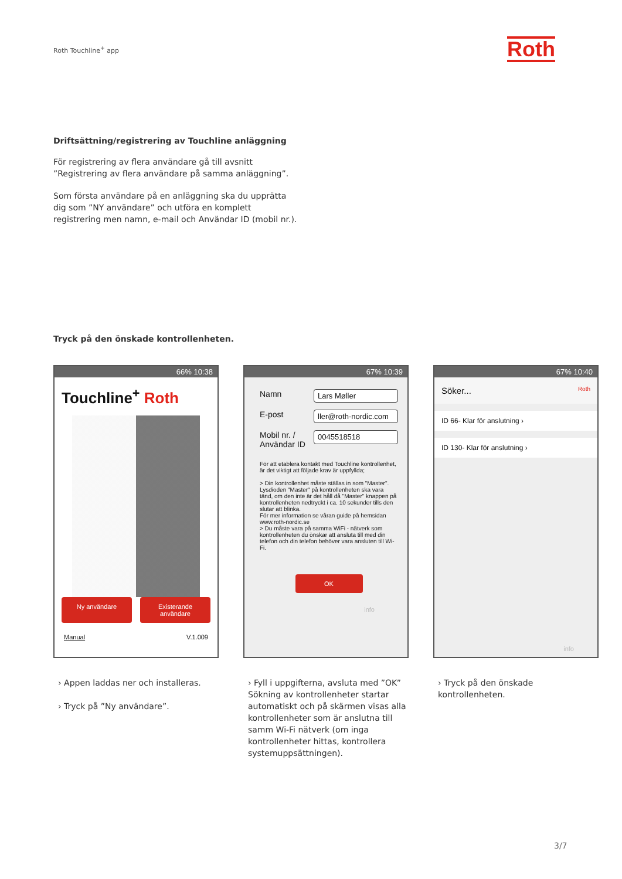Roth Touchline<sup>+</sup> app Roth
Driftsättning/registrering av Touchline anläggning
För registrering av flera användare gå till avsnitt ”Registrering av flera användare på samma anläggning”.
Som första användare på en anläggning ska du upprätta dig som ”NY användare” och utföra en komplett registrering men namn, e-mail och Användar ID (mobil nr.).
Tryck på den önskade kontrollenheten.
66% 10:38
Touchline<sup>+</sup> Roth
Ny användare Existerande användare
Manual V.1.009
67% 10:39
Namn Lars Møller
E-post ller@roth-nordic.com
Mobil nr. /
Användar ID 0045518518
För att etablera kontakt med Touchline kontrollenhet, är det viktigt att följade krav är uppfyllda;
> Din kontrollenhet måste ställas in som "Master". Lysdioden "Master" på kontrollenheten ska vara tänd, om den inte är det håll då "Master" knappen på kontrollenheten nedtryckt i ca. 10 sekunder tills den slutar att blinka.
För mer information se våran guide på hemsidan www.roth-nordic.se
> Du måste vara på samma WiFi - nätverk som kontrollenheten du önskar att ansluta till med din telefon och din telefon behöver vara ansluten till Wi-Fi.
OK
info
67% 10:40
Söker... Roth
ID 66- Klar för anslutning ›
ID 130- Klar för anslutning ›
info
› Appen laddas ner och installeras.
› Tryck på ”Ny användare”.
› Fyll i uppgifterna, avsluta med ”OK” Sök­ning av kontrollenheter startar automatiskt och på skärmen visas alla kontrollenheter som är anslutna till samm Wi-Fi nätverk (om inga kontrollenheter hittas, kontrollera systemuppsättningen).
› Tryck på den önskade kontrollenheten.
3/7